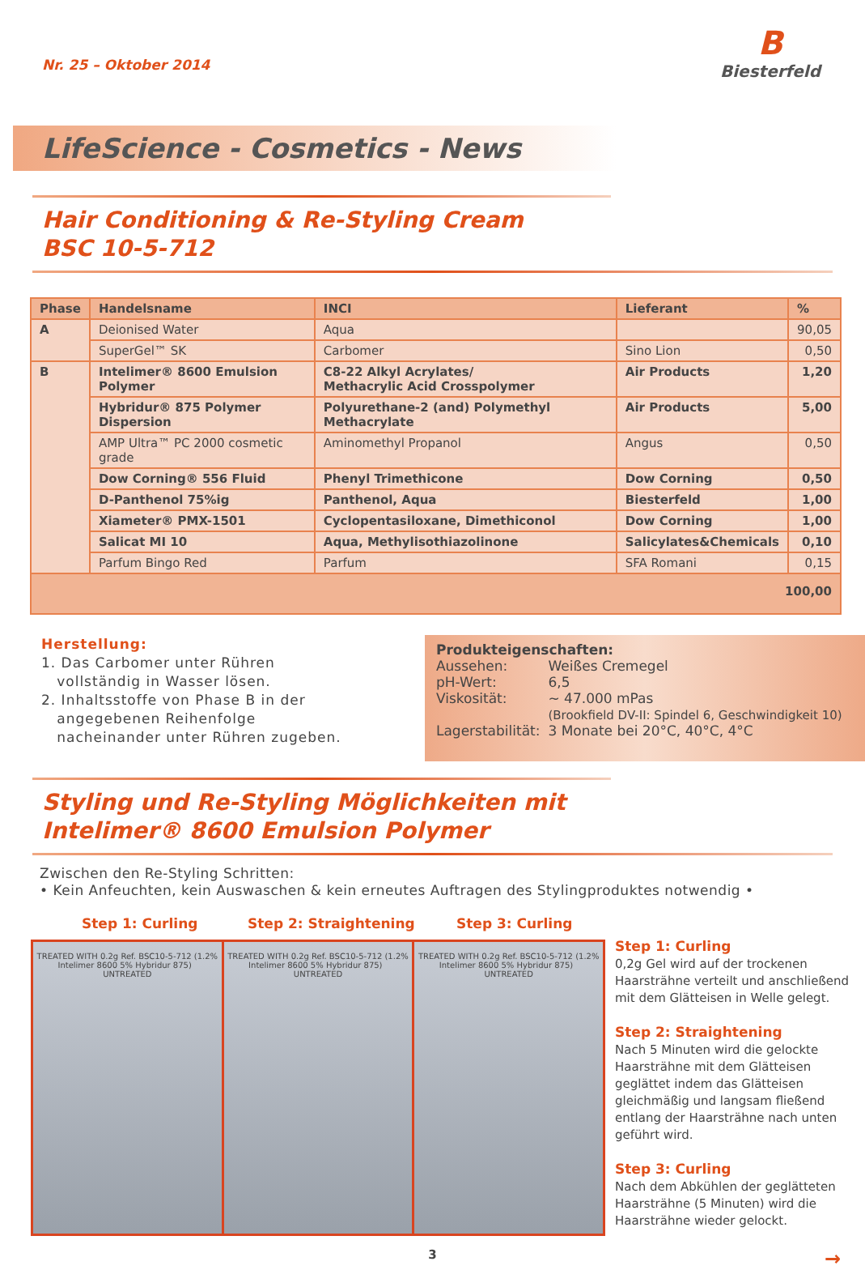Nr. 25 – Oktober 2014
B
Biesterfeld
LifeScience - Cosmetics - News
Hair Conditioning & Re-Styling Cream
BSC 10-5-712
| Phase | Handelsname | INCI | Lieferant | % |
| --- | --- | --- | --- | --- |
| A | Deionised Water | Aqua | | 90,05 |
| | SuperGel™ SK | Carbomer | Sino Lion | 0,50 |
| B | Intelimer® 8600 Emulsion Polymer | C8-22 Alkyl Acrylates/ Methacrylic Acid Crosspolymer | Air Products | 1,20 |
| | Hybridur® 875 Polymer Dispersion | Polyurethane-2 (and) Polymethyl Methacrylate | Air Products | 5,00 |
| | AMP Ultra™ PC 2000 cosmetic grade | Aminomethyl Propanol | Angus | 0,50 |
| | Dow Corning® 556 Fluid | Phenyl Trimethicone | Dow Corning | 0,50 |
| | D-Panthenol 75%ig | Panthenol, Aqua | Biesterfeld | 1,00 |
| | Xiameter® PMX-1501 | Cyclopentasiloxane, Dimethiconol | Dow Corning | 1,00 |
| | Salicat MI 10 | Aqua, Methylisothiazolinone | Salicylates&Chemicals | 0,10 |
| | Parfum Bingo Red | Parfum | SFA Romani | 0,15 |
| 100,00 | | | | |
Herstellung:
1. Das Carbomer unter Rühren
vollständig in Wasser lösen.
2. Inhaltsstoffe von Phase B in der
angegebenen Reihenfolge
nacheinander unter Rühren zugeben.
Produkteigenschaften:
| Aussehen: | Weißes Cremegel |
| pH-Wert: | 6,5 |
| Viskosität: | ~ 47.000 mPas (Brookfield DV-II: Spindel 6, Geschwindigkeit 10) |
| Lagerstabilität: | 3 Monate bei 20°C, 40°C, 4°C |
Styling und Re-Styling Möglichkeiten mit
Intelimer® 8600 Emulsion Polymer
Zwischen den Re-Styling Schritten:
• Kein Anfeuchten, kein Auswaschen & kein erneutes Auftragen des Stylingproduktes notwendig •
Step 1: Curling Step 2: Straightening Step 3: Curling
TREATED WITH 0.2g Ref. BSC10-5-712 (1.2% Intelimer 8600 5% Hybridur 875) UNTREATED
TREATED WITH 0.2g Ref. BSC10-5-712 (1.2% Intelimer 8600 5% Hybridur 875) UNTREATED
TREATED WITH 0.2g Ref. BSC10-5-712 (1.2% Intelimer 8600 5% Hybridur 875) UNTREATED
Step 1: Curling
0,2g Gel wird auf der trockenen Haarsträhne verteilt und anschließend mit dem Glätteisen in Welle gelegt.
Step 2: Straightening
Nach 5 Minuten wird die gelockte Haarsträhne mit dem Glätteisen geglättet indem das Glätteisen gleichmäßig und langsam fließend entlang der Haarsträhne nach unten geführt wird.
Step 3: Curling
Nach dem Abkühlen der geglätteten Haarsträhne (5 Minuten) wird die Haarsträhne wieder gelockt.
3 →